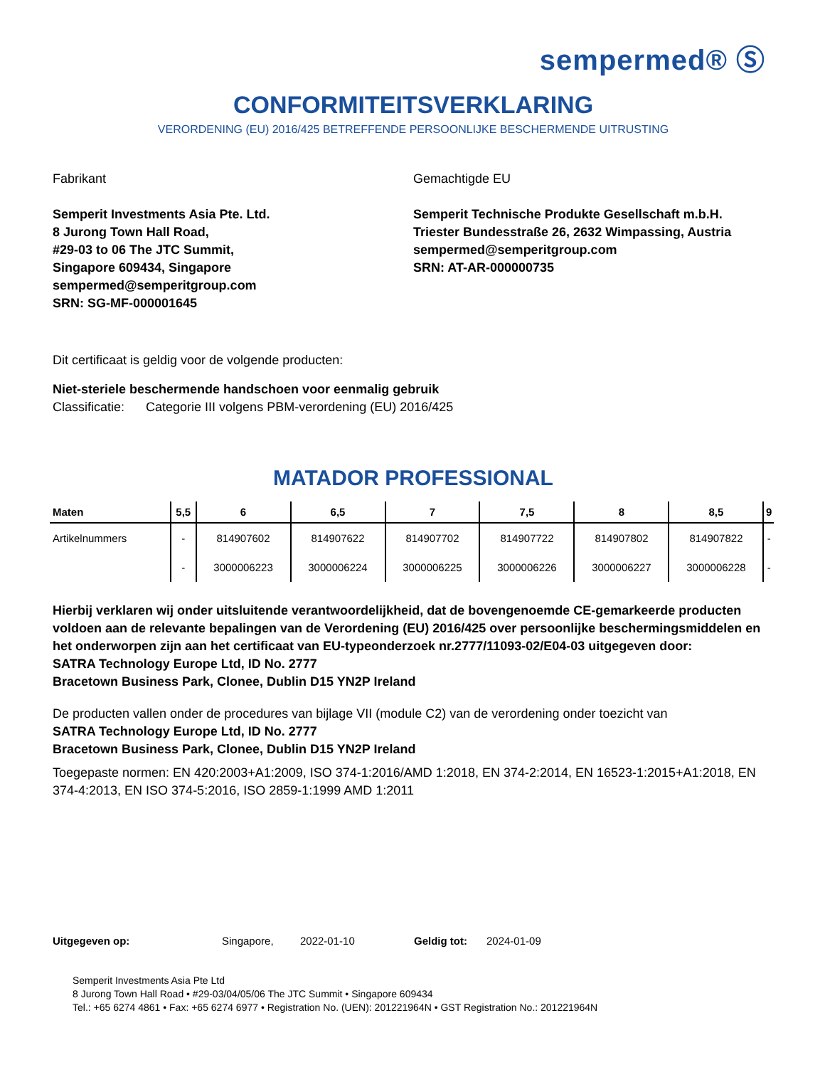sempermed® Ⓢ
CONFORMITEITSVERKLARING
VERORDENING (EU) 2016/425 BETREFFENDE PERSOONLIJKE BESCHERMENDE UITRUSTING
Fabrikant
Semperit Investments Asia Pte. Ltd.
8 Jurong Town Hall Road,
#29-03 to 06 The JTC Summit,
Singapore 609434, Singapore
sempermed@semperitgroup.com
SRN: SG-MF-000001645
Gemachtigde EU
Semperit Technische Produkte Gesellschaft m.b.H.
Triester Bundesstraße 26, 2632 Wimpassing, Austria
sempermed@semperitgroup.com
SRN: AT-AR-000000735
Dit certificaat is geldig voor de volgende producten:
Niet-steriele beschermende handschoen voor eenmalig gebruik
Classificatie: Categorie III volgens PBM-verordening (EU) 2016/425
MATADOR PROFESSIONAL
| Maten | 5,5 | 6 | 6,5 | 7 | 7,5 | 8 | 8,5 | 9 |
| --- | --- | --- | --- | --- | --- | --- | --- | --- |
| Artikelnummers | - | 814907602 | 814907622 | 814907702 | 814907722 | 814907802 | 814907822 | - |
| | - | 3000006223 | 3000006224 | 3000006225 | 3000006226 | 3000006227 | 3000006228 | - |
Hierbij verklaren wij onder uitsluitende verantwoordelijkheid, dat de bovengenoemde CE-gemarkeerde producten voldoen aan de relevante bepalingen van de Verordening (EU) 2016/425 over persoonlijke beschermingsmiddelen en het onderworpen zijn aan het certificaat van EU-typeonderzoek nr.2777/11093-02/E04-03 uitgegeven door:
SATRA Technology Europe Ltd, ID No. 2777
Bracetown Business Park, Clonee, Dublin D15 YN2P Ireland
De producten vallen onder de procedures van bijlage VII (module C2) van de verordening onder toezicht van
SATRA Technology Europe Ltd, ID No. 2777
Bracetown Business Park, Clonee, Dublin D15 YN2P Ireland
Toegepaste normen: EN 420:2003+A1:2009, ISO 374-1:2016/AMD 1:2018, EN 374-2:2014, EN 16523-1:2015+A1:2018, EN 374-4:2013, EN ISO 374-5:2016, ISO 2859-1:1999 AMD 1:2011
Uitgegeven op: Singapore, 2022-01-10 Geldig tot: 2024-01-09
Semperit Investments Asia Pte Ltd
8 Jurong Town Hall Road • #29-03/04/05/06 The JTC Summit • Singapore 609434
Tel.: +65 6274 4861 • Fax: +65 6274 6977 • Registration No. (UEN): 201221964N • GST Registration No.: 201221964N